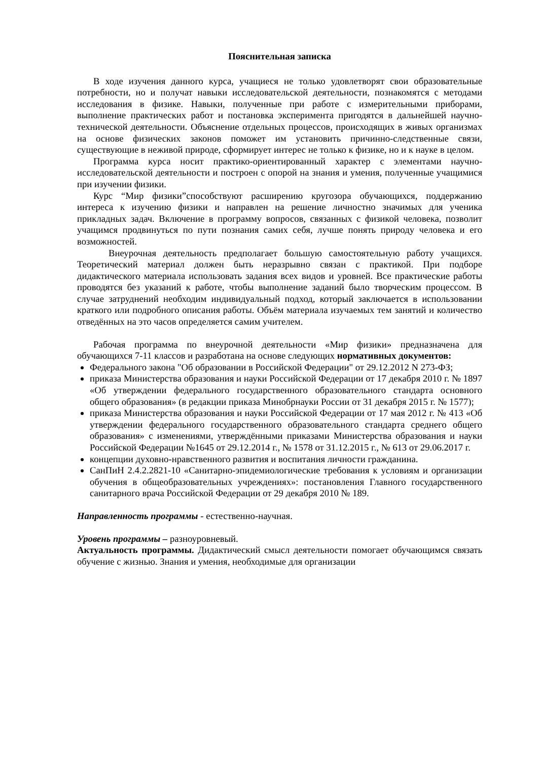Пояснительная записка
В ходе изучения данного курса, учащиеся не только удовлетворят свои образовательные потребности, но и получат навыки исследовательской деятельности, познакомятся с методами исследования в физике. Навыки, полученные при работе с измерительными приборами, выполнение практических работ и постановка эксперимента пригодятся в дальнейшей научно-технической деятельности. Объяснение отдельных процессов, происходящих в живых организмах на основе физических законов поможет им установить причинно-следственные связи, существующие в неживой природе, сформирует интерес не только к физике, но и к науке в целом.
Программа курса носит практико-ориентированный характер с элементами научно-исследовательской деятельности и построен с опорой на знания и умения, полученные учащимися при изучении физики.
Курс “Мир физики”способствуют расширению кругозора обучающихся, поддержанию интереса к изучению физики и направлен на решение личностно значимых для ученика прикладных задач. Включение в программу вопросов, связанных с физикой человека, позволит учащимся продвинуться по пути познания самих себя, лучше понять природу человека и его возможностей.
Внеурочная деятельность предполагает большую самостоятельную работу учащихся. Теоретический материал должен быть неразрывно связан с практикой. При подборе дидактического материала использовать задания всех видов и уровней. Все практические работы проводятся без указаний к работе, чтобы выполнение заданий было творческим процессом. В случае затруднений необходим индивидуальный подход, который заключается в использовании краткого или подробного описания работы. Объём материала изучаемых тем занятий и количество отведённых на это часов определяется самим учителем.
Рабочая программа по внеурочной деятельности «Мир физики» предназначена для обучающихся 7-11 классов и разработана на основе следующих нормативных документов:
Федерального закона "Об образовании в Российской Федерации" от 29.12.2012 N 273-ФЗ;
приказа Министерства образования и науки Российской Федерации от 17 декабря 2010 г. № 1897 «Об утверждении федерального государственного образовательного стандарта основного общего образования» (в редакции приказа Минобрнауки России от 31 декабря 2015 г. № 1577);
приказа Министерства образования и науки Российской Федерации от 17 мая 2012 г. № 413 «Об утверждении федерального государственного образовательного стандарта среднего общего образования» с изменениями, утверждёнными приказами Министерства образования и науки Российской Федерации №1645 от 29.12.2014 г., № 1578 от 31.12.2015 г., № 613 от 29.06.2017 г.
концепции духовно-нравственного развития и воспитания личности гражданина.
СанПиН 2.4.2.2821-10 «Санитарно-эпидемиологические требования к условиям и организации обучения в общеобразовательных учреждениях»: постановления Главного государственного санитарного врача Российской Федерации от 29 декабря 2010 № 189.
Направленность программы - естественно-научная.
Уровень программы – разноуровневый.
Актуальность программы. Дидактический смысл деятельности помогает обучающимся связать обучение с жизнью. Знания и умения, необходимые для организации